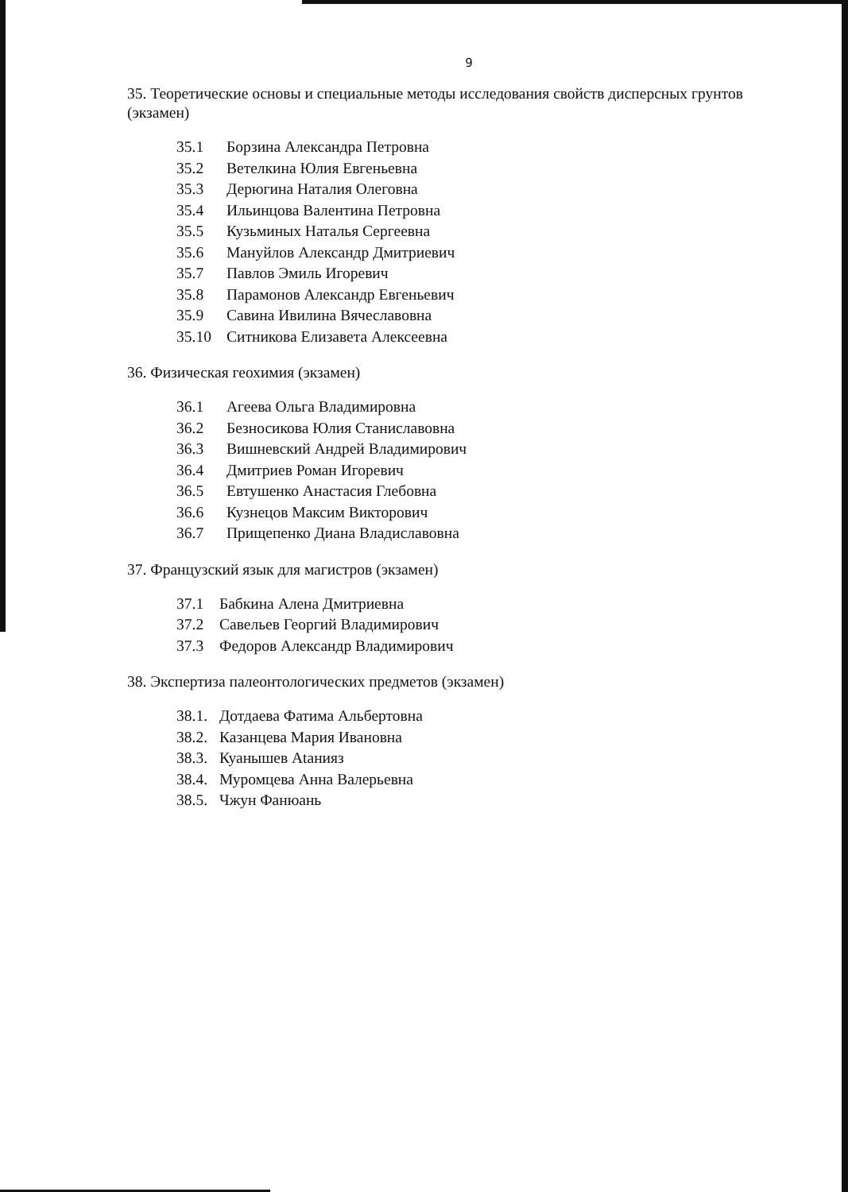9
35. Теоретические основы и специальные методы исследования свойств дисперсных грунтов (экзамен)
35.1 Борзина Александра Петровна
35.2 Ветелкина Юлия Евгеньевна
35.3 Дерюгина Наталия Олеговна
35.4 Ильинцова Валентина Петровна
35.5 Кузьминых Наталья Сергеевна
35.6 Мануйлов Александр Дмитриевич
35.7 Павлов Эмиль Игоревич
35.8 Парамонов Александр Евгеньевич
35.9 Савина Ивилина Вячеславовна
35.10 Ситникова Елизавета Алексеевна
36. Физическая геохимия (экзамен)
36.1 Агеева Ольга Владимировна
36.2 Безносикова Юлия Станиславовна
36.3 Вишневский Андрей Владимирович
36.4 Дмитриев Роман Игоревич
36.5 Евтушенко Анастасия Глебовна
36.6 Кузнецов Максим Викторович
36.7 Прищепенко Диана Владиславовна
37. Французский язык для магистров (экзамен)
37.1 Бабкина Алена Дмитриевна
37.2 Савельев Георгий Владимирович
37.3 Федоров Александр Владимирович
38. Экспертиза палеонтологических предметов (экзамен)
38.1. Дотдаева Фатима Альбертовна
38.2. Казанцева Мария Ивановна
38.3. Куанышев Аtанияз
38.4. Муромцева Анна Валерьевна
38.5. Чжун Фанюань